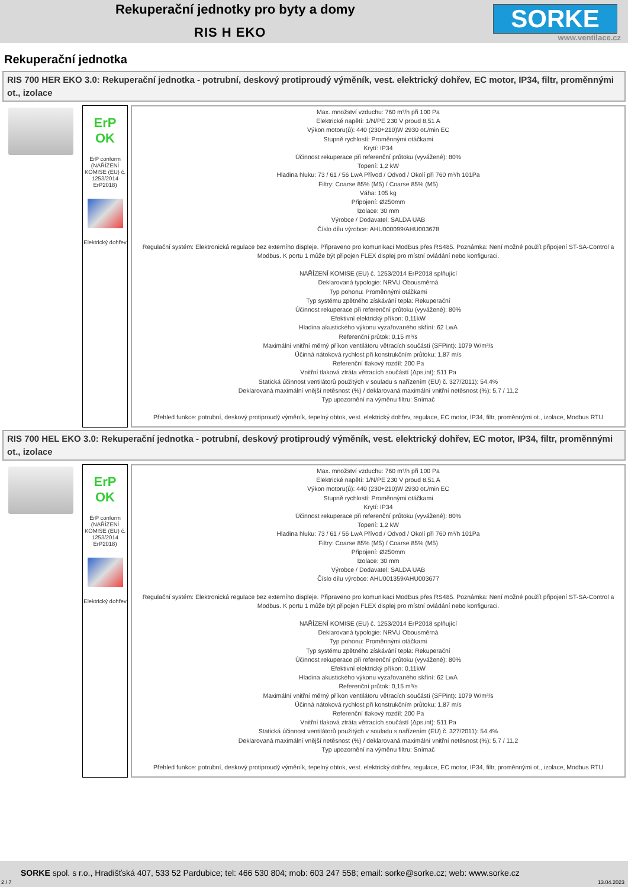Rekuperační jednotky pro byty a domy
RIS H EKO SORKE
www.ventilace.cz
Rekuperační jednotka
RIS 700 HER EKO 3.0: Rekuperační jednotka - potrubní, deskový protiproudý výměník, vest. elektrický dohřev, EC motor, IP34, filtr, proměnnými ot., izolace
ErP OK
ErP conform (NAŘÍZENÍ KOMISE (EU) č. 1253/2014 ErP2018)
Elektrický dohřev
Max. množství vzduchu: 760 m³/h při 100 Pa
Elektrické napětí: 1/N/PE 230 V proud 8,51 A
Výkon motoru(ů): 440 (230+210)W 2930 ot./min EC
Stupně rychlostí: Proměnnými otáčkami
Krytí: IP34
Účinnost rekuperace při referenční průtoku (vyvážené): 80%
Topení: 1,2 kW
Hladina hluku: 73 / 61 / 56 LwA Přívod / Odvod / Okolí při 760 m³/h 101Pa
Filtry: Coarse 85% (M5) / Coarse 85% (M5)
Váha: 105 kg
Připojení: Ø250mm
Izolace: 30 mm
Výrobce / Dodavatel: SALDA UAB
Číslo dílu výrobce: AHU000099/AHU003678
Regulační systém: Elektronická regulace bez externího displeje. Připraveno pro komunikaci ModBus přes RS485. Poznámka: Není možné použít připojení ST-SA-Control a Modbus. K portu 1 může být připojen FLEX displej pro místní ovládání nebo konfiguraci.
NAŘÍZENÍ KOMISE (EU) č. 1253/2014 ErP2018 splňující
Deklarovaná typologie: NRVU Obousměrná
Typ pohonu: Proměnnými otáčkami
Typ systému zpětného získávání tepla: Rekuperační
Účinnost rekuperace při referenční průtoku (vyvážené): 80%
Efektivní elektrický příkon: 0,11kW
Hladina akustického výkonu vyzařovaného skříní: 62 LwA
Referenční průtok: 0,15 m³/s
Maximální vnitřní měrný příkon ventilátoru větracích součástí (SFPint): 1079 W/m³/s
Účinná nátoková rychlost při konstrukčním průtoku: 1,87 m/s
Referenční tlakový rozdíl: 200 Pa
Vnitřní tlaková ztráta větracích součástí (Δps,int): 511 Pa
Statická účinnost ventilátorů použitých v souladu s nařízením (EU) č. 327/2011): 54,4%
Deklarovaná maximální vnější netěsnost (%) / deklarovaná maximální vnitřní netěsnost (%): 5,7 / 11,2
Typ upozornění na výměnu filtru: Snímač
Přehled funkce: potrubní, deskový protiproudý výměník, tepelný obtok, vest. elektrický dohřev, regulace, EC motor, IP34, filtr, proměnnými ot., izolace, Modbus RTU
RIS 700 HEL EKO 3.0: Rekuperační jednotka - potrubní, deskový protiproudý výměník, vest. elektrický dohřev, EC motor, IP34, filtr, proměnnými ot., izolace
ErP OK
ErP conform (NAŘÍZENÍ KOMISE (EU) č. 1253/2014 ErP2018)
Elektrický dohřev
Max. množství vzduchu: 760 m³/h při 100 Pa
Elektrické napětí: 1/N/PE 230 V proud 8,51 A
Výkon motoru(ů): 440 (230+210)W 2930 ot./min EC
Stupně rychlostí: Proměnnými otáčkami
Krytí: IP34
Účinnost rekuperace při referenční průtoku (vyvážené): 80%
Topení: 1,2 kW
Hladina hluku: 73 / 61 / 56 LwA Přívod / Odvod / Okolí při 760 m³/h 101Pa
Filtry: Coarse 85% (M5) / Coarse 85% (M5)
Připojení: Ø250mm
Izolace: 30 mm
Výrobce / Dodavatel: SALDA UAB
Číslo dílu výrobce: AHU001359/AHU003677
Regulační systém: Elektronická regulace bez externího displeje. Připraveno pro komunikaci ModBus přes RS485. Poznámka: Není možné použít připojení ST-SA-Control a Modbus. K portu 1 může být připojen FLEX displej pro místní ovládání nebo konfiguraci.
NAŘÍZENÍ KOMISE (EU) č. 1253/2014 ErP2018 splňující
Deklarovaná typologie: NRVU Obousměrná
Typ pohonu: Proměnnými otáčkami
Typ systému zpětného získávání tepla: Rekuperační
Účinnost rekuperace při referenční průtoku (vyvážené): 80%
Efektivní elektrický příkon: 0,11kW
Hladina akustického výkonu vyzařovaného skříní: 62 LwA
Referenční průtok: 0,15 m³/s
Maximální vnitřní měrný příkon ventilátoru větracích součástí (SFPint): 1079 W/m³/s
Účinná nátoková rychlost při konstrukčním průtoku: 1,87 m/s
Referenční tlakový rozdíl: 200 Pa
Vnitřní tlaková ztráta větracích součástí (Δps,int): 511 Pa
Statická účinnost ventilátorů použitých v souladu s nařízením (EU) č. 327/2011): 54,4%
Deklarovaná maximální vnější netěsnost (%) / deklarovaná maximální vnitřní netěsnost (%): 5,7 / 11,2
Typ upozornění na výměnu filtru: Snímač
Přehled funkce: potrubní, deskový protiproudý výměník, tepelný obtok, vest. elektrický dohřev, regulace, EC motor, IP34, filtr, proměnnými ot., izolace, Modbus RTU
SORKE spol. s r.o., Hradišťská 407, 533 52 Pardubice; tel: 466 530 804; mob: 603 247 558; email: sorke@sorke.cz; web: www.sorke.cz
2 / 7 13.04.2023